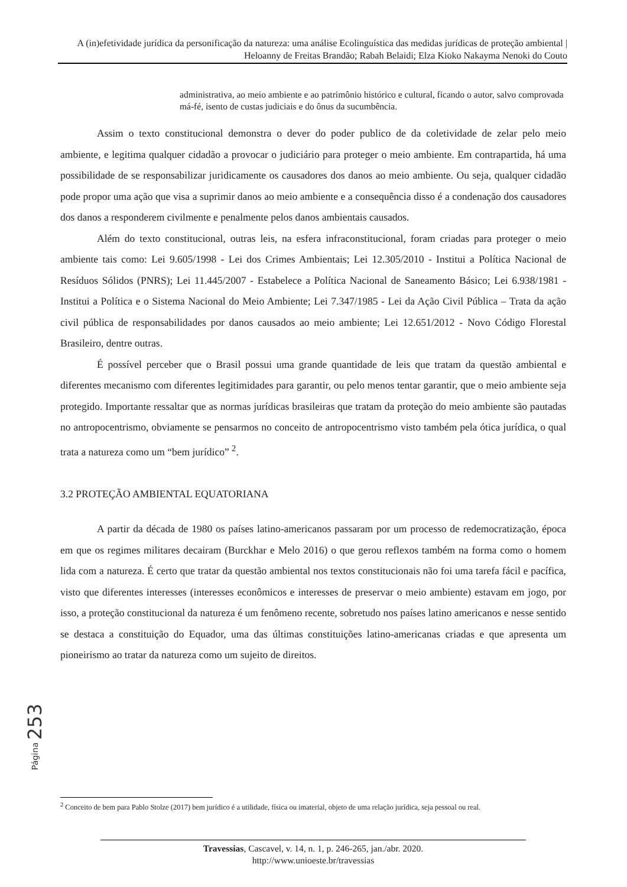A (in)efetividade jurídica da personificação da natureza: uma análise Ecolinguística das medidas jurídicas de proteção ambiental | Heloanny de Freitas Brandão; Rabah Belaidi; Elza Kioko Nakayma Nenoki do Couto
administrativa, ao meio ambiente e ao patrimônio histórico e cultural, ficando o autor, salvo comprovada má-fé, isento de custas judiciais e do ônus da sucumbência.
Assim o texto constitucional demonstra o dever do poder publico de da coletividade de zelar pelo meio ambiente, e legitima qualquer cidadão a provocar o judiciário para proteger o meio ambiente. Em contrapartida, há uma possibilidade de se responsabilizar juridicamente os causadores dos danos ao meio ambiente. Ou seja, qualquer cidadão pode propor uma ação que visa a suprimir danos ao meio ambiente e a consequência disso é a condenação dos causadores dos danos a responderem civilmente e penalmente pelos danos ambientais causados.
Além do texto constitucional, outras leis, na esfera infraconstitucional, foram criadas para proteger o meio ambiente tais como: Lei 9.605/1998 - Lei dos Crimes Ambientais; Lei 12.305/2010 - Institui a Política Nacional de Resíduos Sólidos (PNRS); Lei 11.445/2007 - Estabelece a Política Nacional de Saneamento Básico; Lei 6.938/1981 - Institui a Política e o Sistema Nacional do Meio Ambiente; Lei 7.347/1985 - Lei da Ação Civil Pública – Trata da ação civil pública de responsabilidades por danos causados ao meio ambiente; Lei 12.651/2012 - Novo Código Florestal Brasileiro, dentre outras.
É possível perceber que o Brasil possui uma grande quantidade de leis que tratam da questão ambiental e diferentes mecanismo com diferentes legitimidades para garantir, ou pelo menos tentar garantir, que o meio ambiente seja protegido. Importante ressaltar que as normas jurídicas brasileiras que tratam da proteção do meio ambiente são pautadas no antropocentrismo, obviamente se pensarmos no conceito de antropocentrismo visto também pela ótica jurídica, o qual trata a natureza como um “bem jurídico” <sup>2</sup>.
3.2 PROTEÇÃO AMBIENTAL EQUATORIANA
A partir da década de 1980 os países latino-americanos passaram por um processo de redemocratização, época em que os regimes militares decairam (Burckhar e Melo 2016) o que gerou reflexos também na forma como o homem lida com a natureza. É certo que tratar da questão ambiental nos textos constitucionais não foi uma tarefa fácil e pacífica, visto que diferentes interesses (interesses econômicos e interesses de preservar o meio ambiente) estavam em jogo, por isso, a proteção constitucional da natureza é um fenômeno recente, sobretudo nos países latino americanos e nesse sentido se destaca a constituição do Equador, uma das últimas constituições latino-americanas criadas e que apresenta um pioneirismo ao tratar da natureza como um sujeito de direitos.
Página 253
<sup>2</sup> Conceito de bem para Pablo Stolze (2017) bem jurídico é a utilidade, física ou imaterial, objeto de uma relação jurídica, seja pessoal ou real.
Travessias, Cascavel, v. 14, n. 1, p. 246-265, jan./abr. 2020.
http://www.unioeste.br/travessias